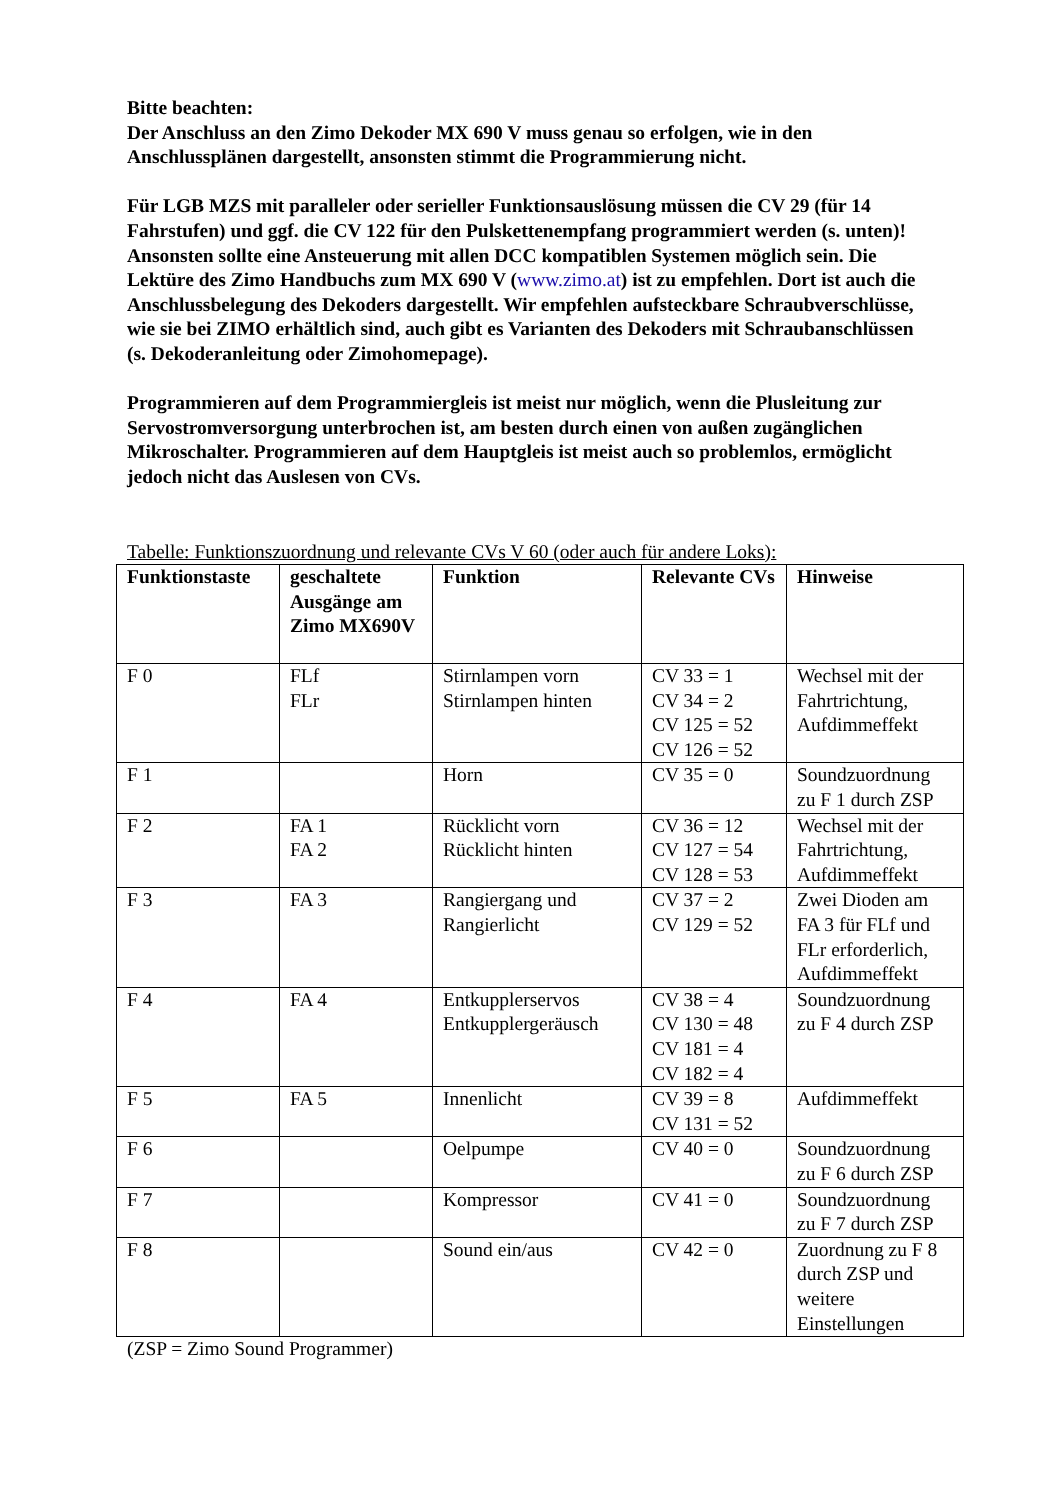Bitte beachten:
Der Anschluss an den Zimo Dekoder MX 690 V muss genau so erfolgen, wie in den Anschlussplänen dargestellt, ansonsten stimmt die Programmierung nicht.
Für LGB MZS mit paralleler oder serieller Funktionsauslösung müssen die CV 29 (für 14 Fahrstufen) und ggf. die CV 122 für den Pulskettenempfang programmiert werden (s. unten)!
Ansonsten sollte eine Ansteuerung mit allen DCC kompatiblen Systemen möglich sein. Die Lektüre des Zimo Handbuchs zum MX 690 V (www.zimo.at) ist zu empfehlen. Dort ist auch die Anschlussbelegung des Dekoders dargestellt. Wir empfehlen aufsteckbare Schraubverschlüsse, wie sie bei ZIMO erhältlich sind, auch gibt es Varianten des Dekoders mit Schraubanschlüssen (s. Dekoderanleitung oder Zimohomepage).
Programmieren auf dem Programmiergleis ist meist nur möglich, wenn die Plusleitung zur Servostromversorgung unterbrochen ist, am besten durch einen von außen zugänglichen Mikroschalter. Programmieren auf dem Hauptgleis ist meist auch so problemlos, ermöglicht jedoch nicht das Auslesen von CVs.
Tabelle: Funktionszuordnung und relevante CVs V 60 (oder auch für andere Loks):
| Funktionstaste | geschaltete Ausgänge am Zimo MX690V | Funktion | Relevante CVs | Hinweise |
| --- | --- | --- | --- | --- |
| F 0 | FLf FLr | Stirnlampen vorn Stirnlampen hinten | CV 33 = 1 CV 34 = 2 CV 125 = 52 CV 126 = 52 | Wechsel mit der Fahrtrichtung, Aufdimmeffekt |
| F 1 | | Horn | CV 35 = 0 | Soundzuordnung zu F 1 durch ZSP |
| F 2 | FA 1 FA 2 | Rücklicht vorn Rücklicht hinten | CV 36 = 12 CV 127 = 54 CV 128 = 53 | Wechsel mit der Fahrtrichtung, Aufdimmeffekt |
| F 3 | FA 3 | Rangiergang und Rangierlicht | CV 37 = 2 CV 129 = 52 | Zwei Dioden am FA 3 für FLf und FLr erforderlich, Aufdimmeffekt |
| F 4 | FA 4 | Entkupplerservos Entkupplergeräusch | CV 38 = 4 CV 130 = 48 CV 181 = 4 CV 182 = 4 | Soundzuordnung zu F 4 durch ZSP |
| F 5 | FA 5 | Innenlicht | CV 39 = 8 CV 131 = 52 | Aufdimmeffekt |
| F 6 | | Oelpumpe | CV 40 = 0 | Soundzuordnung zu F 6 durch ZSP |
| F 7 | | Kompressor | CV 41 = 0 | Soundzuordnung zu F 7 durch ZSP |
| F 8 | | Sound ein/aus | CV 42 = 0 | Zuordnung zu F 8 durch ZSP und weitere Einstellungen |
(ZSP = Zimo Sound Programmer)